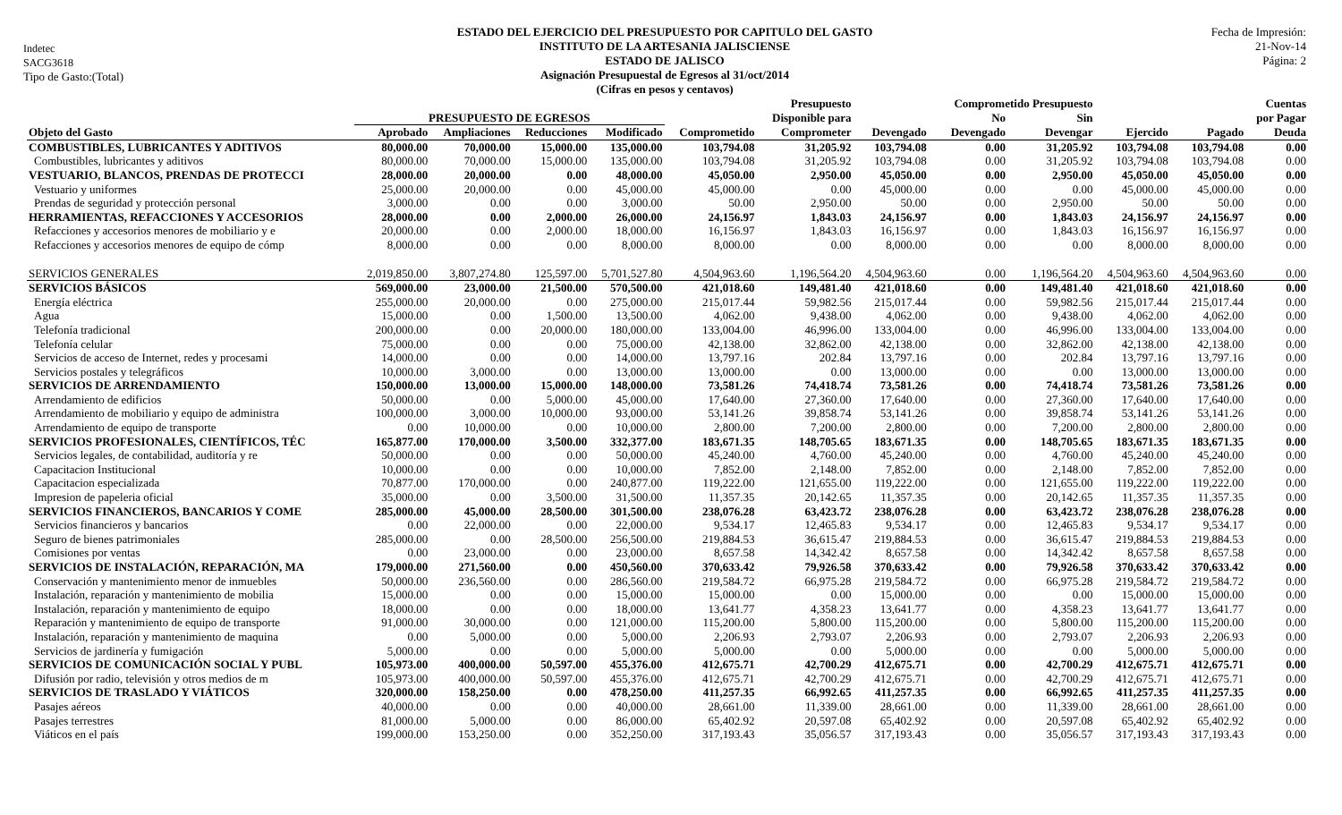Indetec
SACG3618
Tipo de Gasto:(Total)
ESTADO DEL EJERCICIO DEL PRESUPUESTO POR CAPITULO DEL GASTO
INSTITUTO DE LA ARTESANIA JALISCIENSE
ESTADO DE JALISCO
Asignación Presupuestal de Egresos al 31/oct/2014
(Cifras en pesos y centavos)
Fecha de Impresión:
21-Nov-14
Página: 2
| | | | | | | Presupuesto | | Comprometido Presupuesto | | | | Cuentas |
| --- | --- | --- | --- | --- | --- | --- | --- | --- | --- | --- | --- | --- |
| | PRESUPUESTO DE EGRESOS | | | | | Disponible para | | No | Sin | | | por Pagar |
| Objeto del Gasto | Aprobado | Ampliaciones | Reducciones | Modificado | Comprometido | Comprometer | Devengado | Devengado | Devengar | Ejercido | Pagado | Deuda |
| COMBUSTIBLES, LUBRICANTES Y ADITIVOS | 80,000.00 | 70,000.00 | 15,000.00 | 135,000.00 | 103,794.08 | 31,205.92 | 103,794.08 | 0.00 | 31,205.92 | 103,794.08 | 103,794.08 | 0.00 |
| Combustibles, lubricantes y aditivos | 80,000.00 | 70,000.00 | 15,000.00 | 135,000.00 | 103,794.08 | 31,205.92 | 103,794.08 | 0.00 | 31,205.92 | 103,794.08 | 103,794.08 | 0.00 |
| VESTUARIO, BLANCOS, PRENDAS DE PROTECCI | 28,000.00 | 20,000.00 | 0.00 | 48,000.00 | 45,050.00 | 2,950.00 | 45,050.00 | 0.00 | 2,950.00 | 45,050.00 | 45,050.00 | 0.00 |
| Vestuario y uniformes | 25,000.00 | 20,000.00 | 0.00 | 45,000.00 | 45,000.00 | 0.00 | 45,000.00 | 0.00 | 0.00 | 45,000.00 | 45,000.00 | 0.00 |
| Prendas de seguridad y protección personal | 3,000.00 | 0.00 | 0.00 | 3,000.00 | 50.00 | 2,950.00 | 50.00 | 0.00 | 2,950.00 | 50.00 | 50.00 | 0.00 |
| HERRAMIENTAS, REFACCIONES Y ACCESORIOS | 28,000.00 | 0.00 | 2,000.00 | 26,000.00 | 24,156.97 | 1,843.03 | 24,156.97 | 0.00 | 1,843.03 | 24,156.97 | 24,156.97 | 0.00 |
| Refacciones y accesorios menores de mobiliario y e | 20,000.00 | 0.00 | 2,000.00 | 18,000.00 | 16,156.97 | 1,843.03 | 16,156.97 | 0.00 | 1,843.03 | 16,156.97 | 16,156.97 | 0.00 |
| Refacciones y accesorios menores de equipo de cómp | 8,000.00 | 0.00 | 0.00 | 8,000.00 | 8,000.00 | 0.00 | 8,000.00 | 0.00 | 0.00 | 8,000.00 | 8,000.00 | 0.00 |
| SERVICIOS GENERALES | 2,019,850.00 | 3,807,274.80 | 125,597.00 | 5,701,527.80 | 4,504,963.60 | 1,196,564.20 | 4,504,963.60 | 0.00 | 1,196,564.20 | 4,504,963.60 | 4,504,963.60 | 0.00 |
| SERVICIOS BÁSICOS | 569,000.00 | 23,000.00 | 21,500.00 | 570,500.00 | 421,018.60 | 149,481.40 | 421,018.60 | 0.00 | 149,481.40 | 421,018.60 | 421,018.60 | 0.00 |
| Energía eléctrica | 255,000.00 | 20,000.00 | 0.00 | 275,000.00 | 215,017.44 | 59,982.56 | 215,017.44 | 0.00 | 59,982.56 | 215,017.44 | 215,017.44 | 0.00 |
| Agua | 15,000.00 | 0.00 | 1,500.00 | 13,500.00 | 4,062.00 | 9,438.00 | 4,062.00 | 0.00 | 9,438.00 | 4,062.00 | 4,062.00 | 0.00 |
| Telefonía tradicional | 200,000.00 | 0.00 | 20,000.00 | 180,000.00 | 133,004.00 | 46,996.00 | 133,004.00 | 0.00 | 46,996.00 | 133,004.00 | 133,004.00 | 0.00 |
| Telefonía celular | 75,000.00 | 0.00 | 0.00 | 75,000.00 | 42,138.00 | 32,862.00 | 42,138.00 | 0.00 | 32,862.00 | 42,138.00 | 42,138.00 | 0.00 |
| Servicios de acceso de Internet, redes y procesami | 14,000.00 | 0.00 | 0.00 | 14,000.00 | 13,797.16 | 202.84 | 13,797.16 | 0.00 | 202.84 | 13,797.16 | 13,797.16 | 0.00 |
| Servicios postales y telegráficos | 10,000.00 | 3,000.00 | 0.00 | 13,000.00 | 13,000.00 | 0.00 | 13,000.00 | 0.00 | 0.00 | 13,000.00 | 13,000.00 | 0.00 |
| SERVICIOS DE ARRENDAMIENTO | 150,000.00 | 13,000.00 | 15,000.00 | 148,000.00 | 73,581.26 | 74,418.74 | 73,581.26 | 0.00 | 74,418.74 | 73,581.26 | 73,581.26 | 0.00 |
| Arrendamiento de edificios | 50,000.00 | 0.00 | 5,000.00 | 45,000.00 | 17,640.00 | 27,360.00 | 17,640.00 | 0.00 | 27,360.00 | 17,640.00 | 17,640.00 | 0.00 |
| Arrendamiento de mobiliario y equipo de administra | 100,000.00 | 3,000.00 | 10,000.00 | 93,000.00 | 53,141.26 | 39,858.74 | 53,141.26 | 0.00 | 39,858.74 | 53,141.26 | 53,141.26 | 0.00 |
| Arrendamiento de equipo de transporte | 0.00 | 10,000.00 | 0.00 | 10,000.00 | 2,800.00 | 7,200.00 | 2,800.00 | 0.00 | 7,200.00 | 2,800.00 | 2,800.00 | 0.00 |
| SERVICIOS PROFESIONALES, CIENTÍFICOS, TÉC | 165,877.00 | 170,000.00 | 3,500.00 | 332,377.00 | 183,671.35 | 148,705.65 | 183,671.35 | 0.00 | 148,705.65 | 183,671.35 | 183,671.35 | 0.00 |
| Servicios legales, de contabilidad, auditoría y re | 50,000.00 | 0.00 | 0.00 | 50,000.00 | 45,240.00 | 4,760.00 | 45,240.00 | 0.00 | 4,760.00 | 45,240.00 | 45,240.00 | 0.00 |
| Capacitacion Institucional | 10,000.00 | 0.00 | 0.00 | 10,000.00 | 7,852.00 | 2,148.00 | 7,852.00 | 0.00 | 2,148.00 | 7,852.00 | 7,852.00 | 0.00 |
| Capacitacion especializada | 70,877.00 | 170,000.00 | 0.00 | 240,877.00 | 119,222.00 | 121,655.00 | 119,222.00 | 0.00 | 121,655.00 | 119,222.00 | 119,222.00 | 0.00 |
| Impresion de papeleria oficial | 35,000.00 | 0.00 | 3,500.00 | 31,500.00 | 11,357.35 | 20,142.65 | 11,357.35 | 0.00 | 20,142.65 | 11,357.35 | 11,357.35 | 0.00 |
| SERVICIOS FINANCIEROS, BANCARIOS Y COME | 285,000.00 | 45,000.00 | 28,500.00 | 301,500.00 | 238,076.28 | 63,423.72 | 238,076.28 | 0.00 | 63,423.72 | 238,076.28 | 238,076.28 | 0.00 |
| Servicios financieros y bancarios | 0.00 | 22,000.00 | 0.00 | 22,000.00 | 9,534.17 | 12,465.83 | 9,534.17 | 0.00 | 12,465.83 | 9,534.17 | 9,534.17 | 0.00 |
| Seguro de bienes patrimoniales | 285,000.00 | 0.00 | 28,500.00 | 256,500.00 | 219,884.53 | 36,615.47 | 219,884.53 | 0.00 | 36,615.47 | 219,884.53 | 219,884.53 | 0.00 |
| Comisiones por ventas | 0.00 | 23,000.00 | 0.00 | 23,000.00 | 8,657.58 | 14,342.42 | 8,657.58 | 0.00 | 14,342.42 | 8,657.58 | 8,657.58 | 0.00 |
| SERVICIOS DE INSTALACIÓN, REPARACIÓN, MA | 179,000.00 | 271,560.00 | 0.00 | 450,560.00 | 370,633.42 | 79,926.58 | 370,633.42 | 0.00 | 79,926.58 | 370,633.42 | 370,633.42 | 0.00 |
| Conservación y mantenimiento menor de inmuebles | 50,000.00 | 236,560.00 | 0.00 | 286,560.00 | 219,584.72 | 66,975.28 | 219,584.72 | 0.00 | 66,975.28 | 219,584.72 | 219,584.72 | 0.00 |
| Instalación, reparación y mantenimiento de mobilia | 15,000.00 | 0.00 | 0.00 | 15,000.00 | 15,000.00 | 0.00 | 15,000.00 | 0.00 | 0.00 | 15,000.00 | 15,000.00 | 0.00 |
| Instalación, reparación y mantenimiento de equipo | 18,000.00 | 0.00 | 0.00 | 18,000.00 | 13,641.77 | 4,358.23 | 13,641.77 | 0.00 | 4,358.23 | 13,641.77 | 13,641.77 | 0.00 |
| Reparación y mantenimiento de equipo de transporte | 91,000.00 | 30,000.00 | 0.00 | 121,000.00 | 115,200.00 | 5,800.00 | 115,200.00 | 0.00 | 5,800.00 | 115,200.00 | 115,200.00 | 0.00 |
| Instalación, reparación y mantenimiento de maquina | 0.00 | 5,000.00 | 0.00 | 5,000.00 | 2,206.93 | 2,793.07 | 2,206.93 | 0.00 | 2,793.07 | 2,206.93 | 2,206.93 | 0.00 |
| Servicios de jardinería y fumigación | 5,000.00 | 0.00 | 0.00 | 5,000.00 | 5,000.00 | 0.00 | 5,000.00 | 0.00 | 0.00 | 5,000.00 | 5,000.00 | 0.00 |
| SERVICIOS DE COMUNICACIÓN SOCIAL Y PUBL | 105,973.00 | 400,000.00 | 50,597.00 | 455,376.00 | 412,675.71 | 42,700.29 | 412,675.71 | 0.00 | 42,700.29 | 412,675.71 | 412,675.71 | 0.00 |
| Difusión por radio, televisión y otros medios de m | 105,973.00 | 400,000.00 | 50,597.00 | 455,376.00 | 412,675.71 | 42,700.29 | 412,675.71 | 0.00 | 42,700.29 | 412,675.71 | 412,675.71 | 0.00 |
| SERVICIOS DE TRASLADO Y VIÁTICOS | 320,000.00 | 158,250.00 | 0.00 | 478,250.00 | 411,257.35 | 66,992.65 | 411,257.35 | 0.00 | 66,992.65 | 411,257.35 | 411,257.35 | 0.00 |
| Pasajes aéreos | 40,000.00 | 0.00 | 0.00 | 40,000.00 | 28,661.00 | 11,339.00 | 28,661.00 | 0.00 | 11,339.00 | 28,661.00 | 28,661.00 | 0.00 |
| Pasajes terrestres | 81,000.00 | 5,000.00 | 0.00 | 86,000.00 | 65,402.92 | 20,597.08 | 65,402.92 | 0.00 | 20,597.08 | 65,402.92 | 65,402.92 | 0.00 |
| Viáticos en el país | 199,000.00 | 153,250.00 | 0.00 | 352,250.00 | 317,193.43 | 35,056.57 | 317,193.43 | 0.00 | 35,056.57 | 317,193.43 | 317,193.43 | 0.00 |